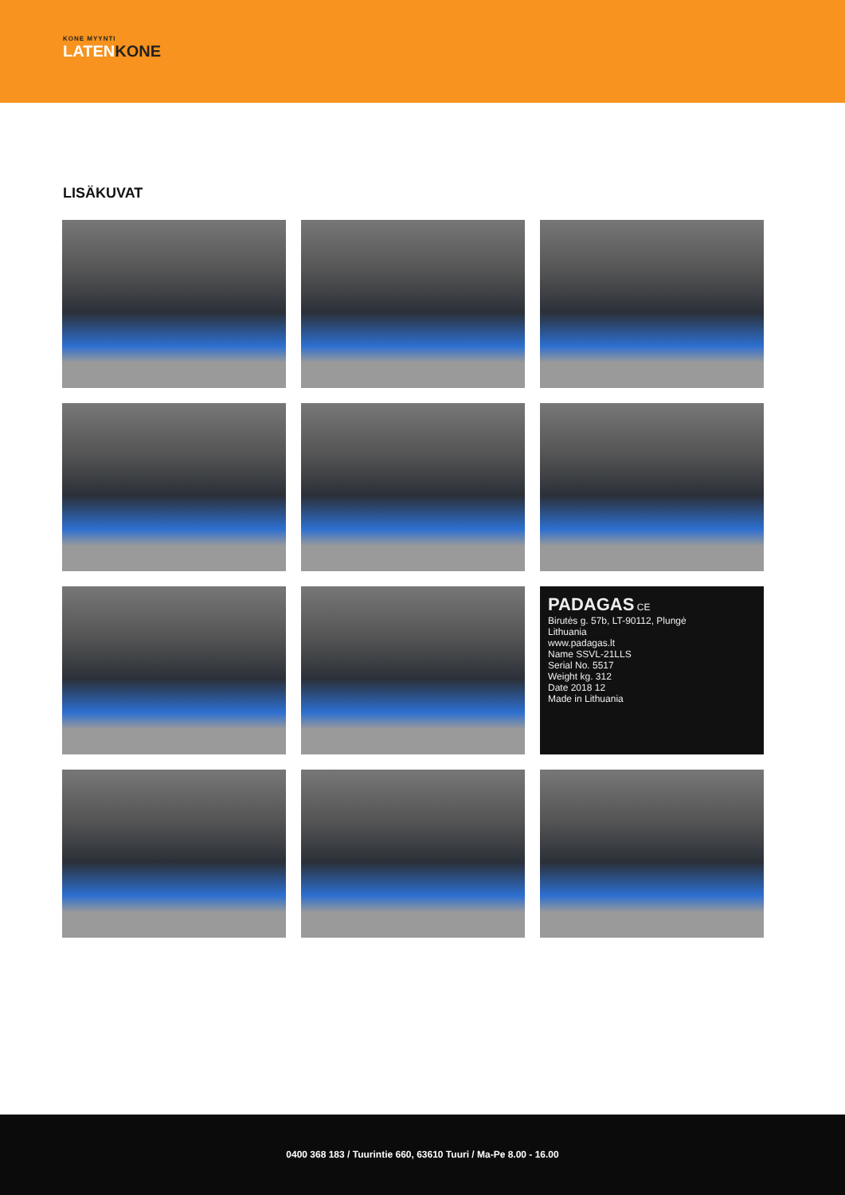KONE MYYNTI
LATENKONE
LISÄKUVAT
PADAGAS CE
Birutės g. 57b, LT-90112, Plungė
Lithuania
www.padagas.lt
Name SSVL-21LLS
Serial No. 5517
Weight kg. 312
Date 2018 12
Made in Lithuania
0400 368 183 / Tuurintie 660, 63610 Tuuri / Ma-Pe 8.00 - 16.00